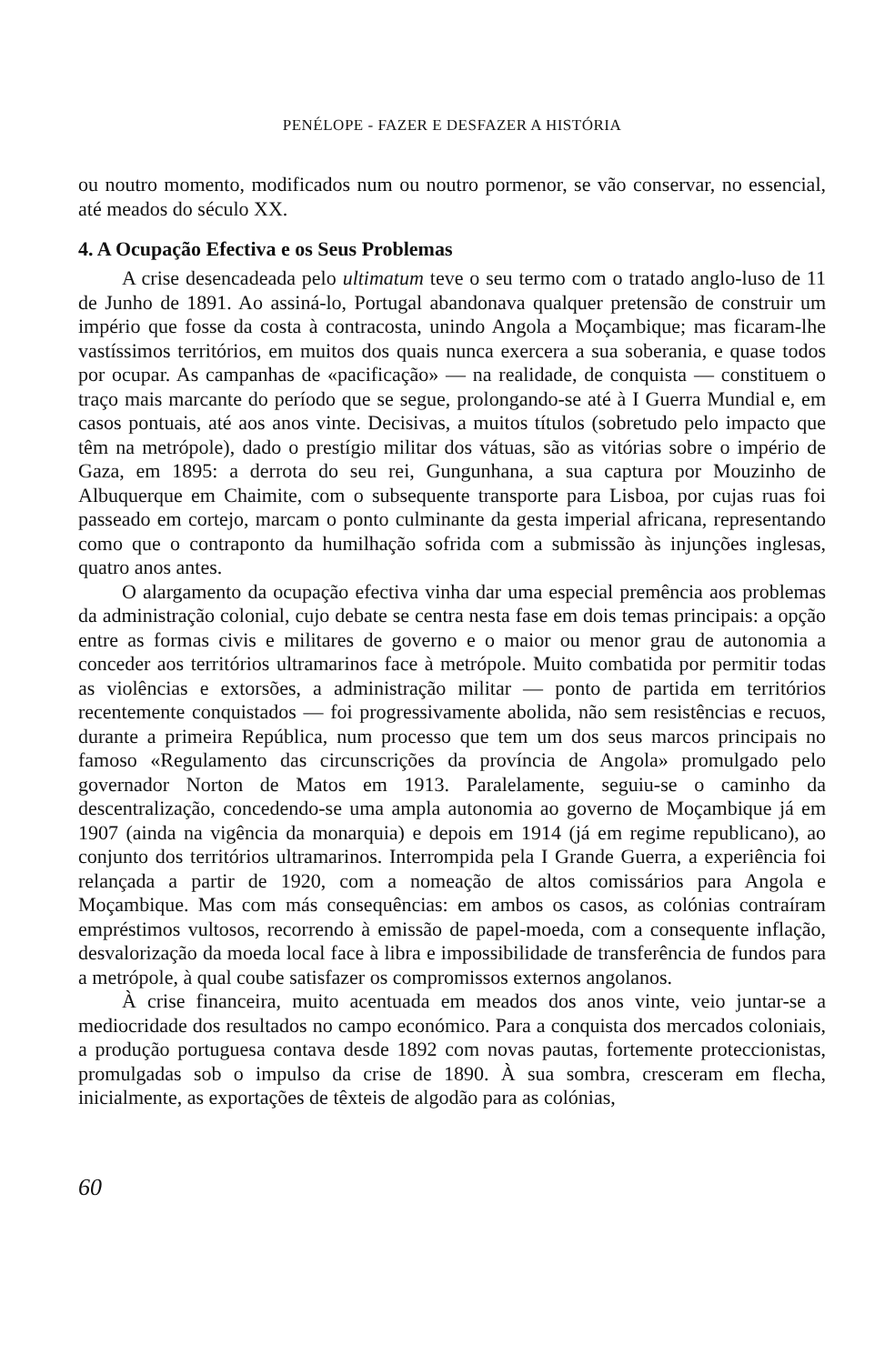PENÉLOPE - FAZER E DESFAZER A HISTÓRIA
ou noutro momento, modificados num ou noutro pormenor, se vão conservar, no essencial, até meados do século XX.
4. A Ocupação Efectiva e os Seus Problemas
A crise desencadeada pelo ultimatum teve o seu termo com o tratado anglo-luso de 11 de Junho de 1891. Ao assiná-lo, Portugal abandonava qualquer pretensão de construir um império que fosse da costa à contracosta, unindo Angola a Moçambique; mas ficaram-lhe vastíssimos territórios, em muitos dos quais nunca exercera a sua soberania, e quase todos por ocupar. As campanhas de «pacificação» — na realidade, de conquista — constituem o traço mais marcante do período que se segue, prolongando-se até à I Guerra Mundial e, em casos pontuais, até aos anos vinte. Decisivas, a muitos títulos (sobretudo pelo impacto que têm na metrópole), dado o prestígio militar dos vátuas, são as vitórias sobre o império de Gaza, em 1895: a derrota do seu rei, Gungunhana, a sua captura por Mouzinho de Albuquerque em Chaimite, com o subsequente transporte para Lisboa, por cujas ruas foi passeado em cortejo, marcam o ponto culminante da gesta imperial africana, representando como que o contraponto da humilhação sofrida com a submissão às injunções inglesas, quatro anos antes.
O alargamento da ocupação efectiva vinha dar uma especial premência aos problemas da administração colonial, cujo debate se centra nesta fase em dois temas principais: a opção entre as formas civis e militares de governo e o maior ou menor grau de autonomia a conceder aos territórios ultramarinos face à metrópole. Muito combatida por permitir todas as violências e extorsões, a administração militar — ponto de partida em territórios recentemente conquistados — foi progressivamente abolida, não sem resistências e recuos, durante a primeira República, num processo que tem um dos seus marcos principais no famoso «Regulamento das circunscrições da província de Angola» promulgado pelo governador Norton de Matos em 1913. Paralelamente, seguiu-se o caminho da descentralização, concedendo-se uma ampla autonomia ao governo de Moçambique já em 1907 (ainda na vigência da monarquia) e depois em 1914 (já em regime republicano), ao conjunto dos territórios ultramarinos. Interrompida pela I Grande Guerra, a experiência foi relançada a partir de 1920, com a nomeação de altos comissários para Angola e Moçambique. Mas com más consequências: em ambos os casos, as colónias contraíram empréstimos vultosos, recorrendo à emissão de papel-moeda, com a consequente inflação, desvalorização da moeda local face à libra e impossibilidade de transferência de fundos para a metrópole, à qual coube satisfazer os compromissos externos angolanos.
À crise financeira, muito acentuada em meados dos anos vinte, veio juntar-se a mediocridade dos resultados no campo económico. Para a conquista dos mercados coloniais, a produção portuguesa contava desde 1892 com novas pautas, fortemente proteccionistas, promulgadas sob o impulso da crise de 1890. À sua sombra, cresceram em flecha, inicialmente, as exportações de têxteis de algodão para as colónias,
60